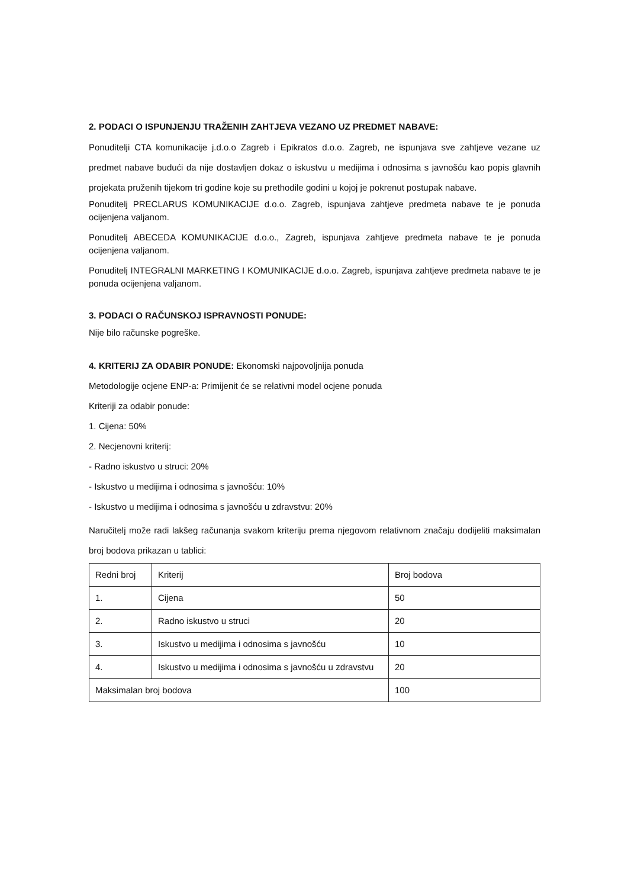2. PODACI O ISPUNJENJU TRAŽENIH ZAHTJEVA VEZANO UZ PREDMET NABAVE:
Ponuditelji CTA komunikacije j.d.o.o Zagreb i Epikratos d.o.o. Zagreb, ne ispunjava sve zahtjeve vezane uz predmet nabave budući da nije dostavljen dokaz o iskustvu u medijima i odnosima s javnošću kao popis glavnih projekata pruženih tijekom tri godine koje su prethodile godini u kojoj je pokrenut postupak nabave.
Ponuditelj PRECLARUS KOMUNIKACIJE d.o.o. Zagreb, ispunjava zahtjeve predmeta nabave te je ponuda ocijenjena valjanom.
Ponuditelj ABECEDA KOMUNIKACIJE d.o.o., Zagreb, ispunjava zahtjeve predmeta nabave te je ponuda ocijenjena valjanom.
Ponuditelj INTEGRALNI MARKETING I KOMUNIKACIJE d.o.o. Zagreb, ispunjava zahtjeve predmeta nabave te je ponuda ocijenjena valjanom.
3. PODACI O RAČUNSKOJ ISPRAVNOSTI PONUDE:
Nije bilo računske pogreške.
4. KRITERIJ ZA ODABIR PONUDE: Ekonomski najpovoljnija ponuda
Metodologije ocjene ENP-a: Primijenit će se relativni model ocjene ponuda
Kriteriji za odabir ponude:
1. Cijena: 50%
2. Necjenovni kriterij:
- Radno iskustvo u struci: 20%
- Iskustvo u medijima i odnosima s javnošću: 10%
- Iskustvo u medijima i odnosima s javnošću u zdravstvu: 20%
Naručitelj može radi lakšeg računanja svakom kriteriju prema njegovom relativnom značaju dodijeliti maksimalan broj bodova prikazan u tablici:
| Redni broj | Kriterij | Broj bodova |
| 1. | Cijena | 50 |
| 2. | Radno iskustvo u struci | 20 |
| 3. | Iskustvo u medijima i odnosima s javnošću | 10 |
| 4. | Iskustvo u medijima i odnosima s javnošću u zdravstvu | 20 |
| Maksimalan broj bodova | | 100 |